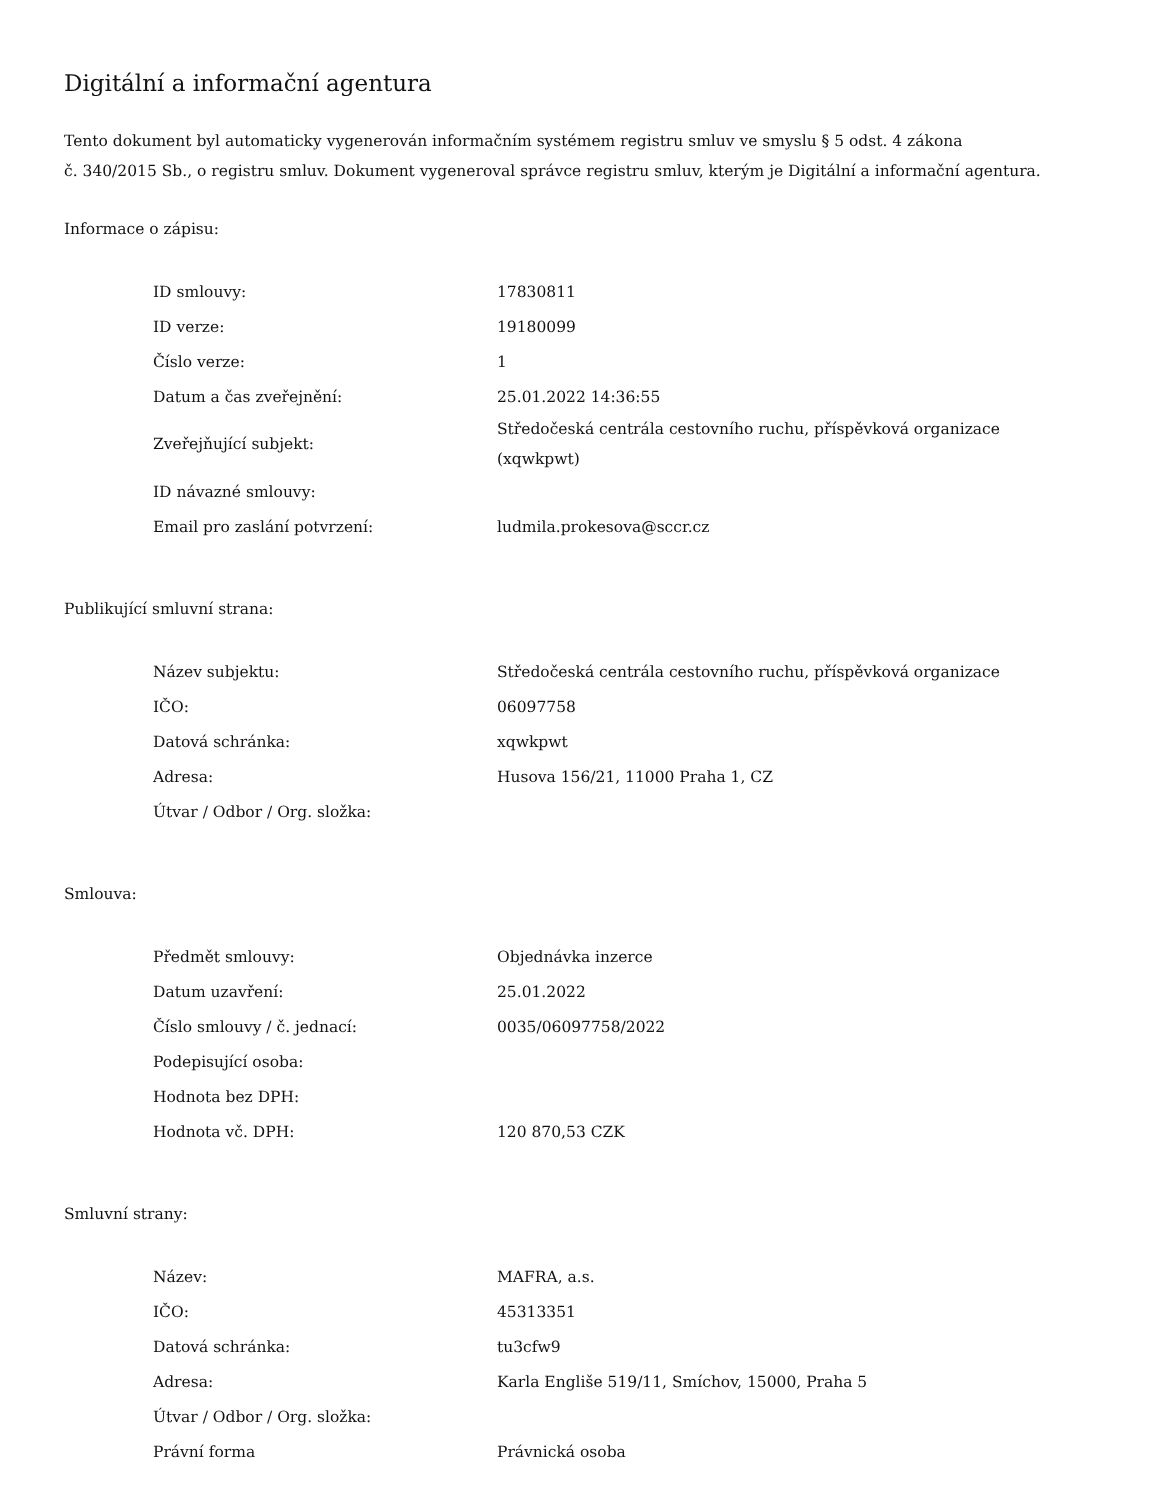Digitální a informační agentura
Tento dokument byl automaticky vygenerován informačním systémem registru smluv ve smyslu § 5 odst. 4 zákona
č. 340/2015 Sb., o registru smluv. Dokument vygeneroval správce registru smluv, kterým je Digitální a informační agentura.
Informace o zápisu:
| ID smlouvy: | 17830811 |
| ID verze: | 19180099 |
| Číslo verze: | 1 |
| Datum a čas zveřejnění: | 25.01.2022 14:36:55 |
| Zveřejňující subjekt: | Středočeská centrála cestovního ruchu, příspěvková organizace (xqwkpwt) |
| ID návazné smlouvy: | |
| Email pro zaslání potvrzení: | ludmila.prokesova@sccr.cz |
Publikující smluvní strana:
| Název subjektu: | Středočeská centrála cestovního ruchu, příspěvková organizace |
| IČO: | 06097758 |
| Datová schránka: | xqwkpwt |
| Adresa: | Husova 156/21, 11000 Praha 1, CZ |
| Útvar / Odbor / Org. složka: | |
Smlouva:
| Předmět smlouvy: | Objednávka inzerce |
| Datum uzavření: | 25.01.2022 |
| Číslo smlouvy / č. jednací: | 0035/06097758/2022 |
| Podepisující osoba: | |
| Hodnota bez DPH: | |
| Hodnota vč. DPH: | 120 870,53 CZK |
Smluvní strany:
| Název: | MAFRA, a.s. |
| IČO: | 45313351 |
| Datová schránka: | tu3cfw9 |
| Adresa: | Karla Engliše 519/11, Smíchov, 15000, Praha 5 |
| Útvar / Odbor / Org. složka: | |
| Právní forma | Právnická osoba |